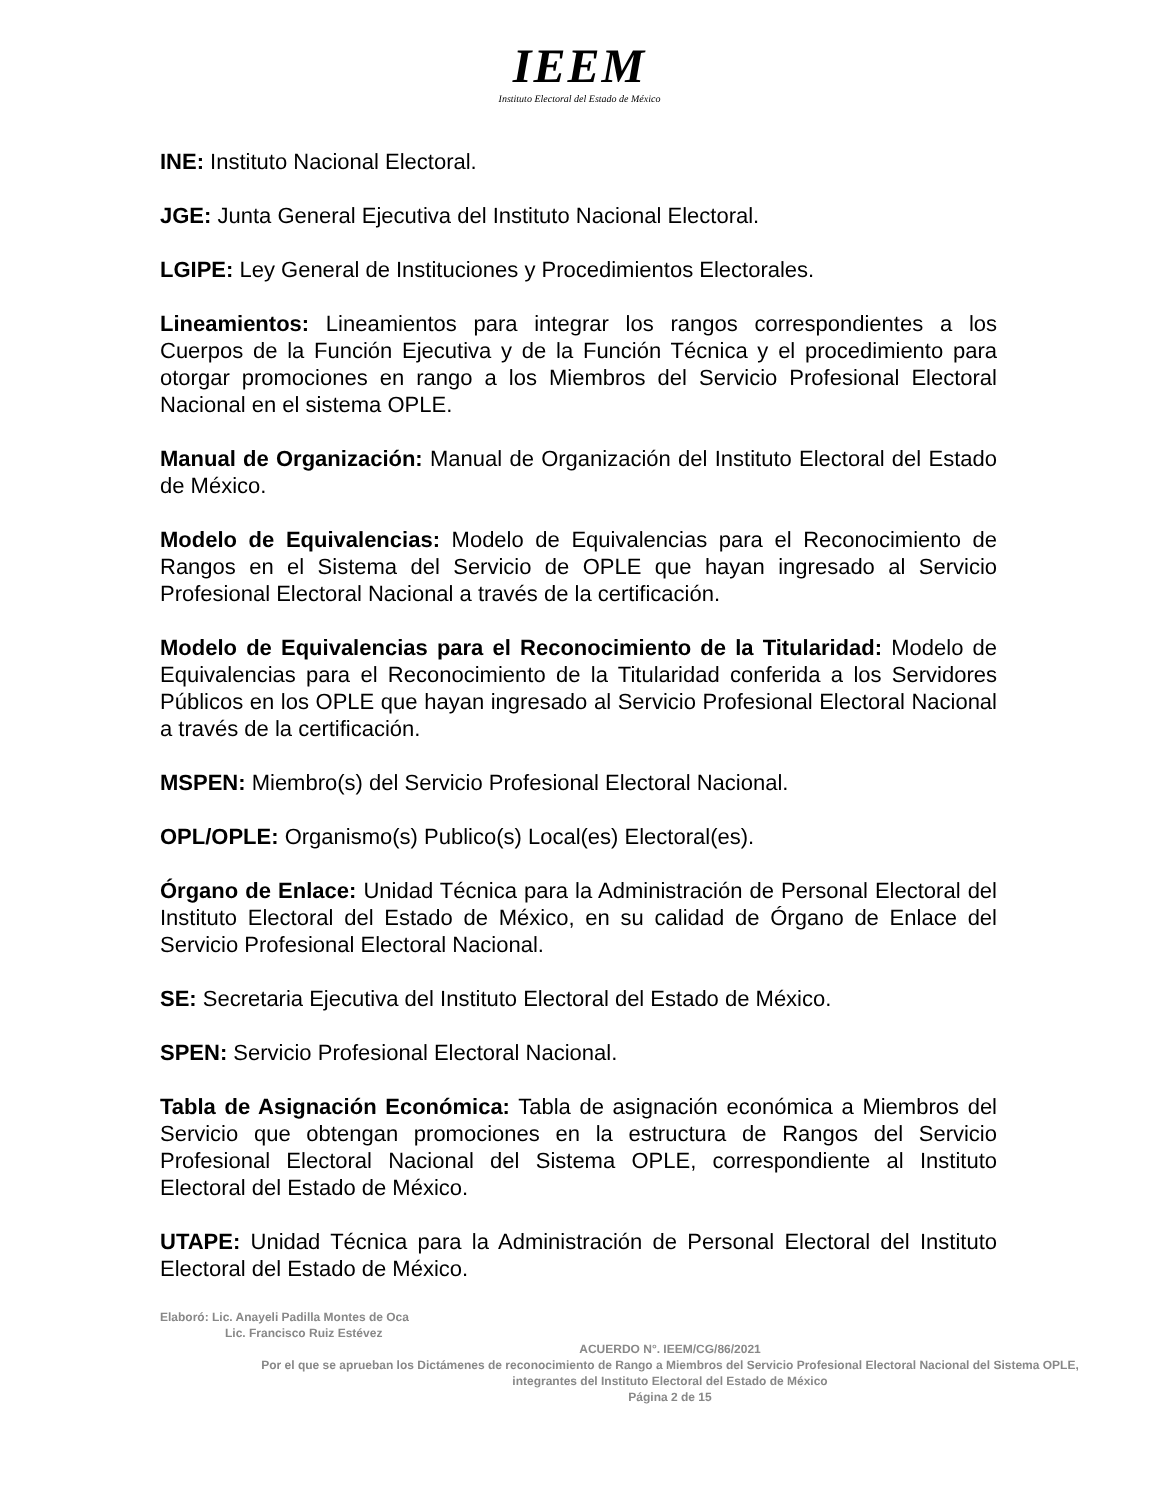IEEM
Instituto Electoral del Estado de México
INE: Instituto Nacional Electoral.
JGE: Junta General Ejecutiva del Instituto Nacional Electoral.
LGIPE: Ley General de Instituciones y Procedimientos Electorales.
Lineamientos: Lineamientos para integrar los rangos correspondientes a los Cuerpos de la Función Ejecutiva y de la Función Técnica y el procedimiento para otorgar promociones en rango a los Miembros del Servicio Profesional Electoral Nacional en el sistema OPLE.
Manual de Organización: Manual de Organización del Instituto Electoral del Estado de México.
Modelo de Equivalencias: Modelo de Equivalencias para el Reconocimiento de Rangos en el Sistema del Servicio de OPLE que hayan ingresado al Servicio Profesional Electoral Nacional a través de la certificación.
Modelo de Equivalencias para el Reconocimiento de la Titularidad: Modelo de Equivalencias para el Reconocimiento de la Titularidad conferida a los Servidores Públicos en los OPLE que hayan ingresado al Servicio Profesional Electoral Nacional a través de la certificación.
MSPEN: Miembro(s) del Servicio Profesional Electoral Nacional.
OPL/OPLE: Organismo(s) Publico(s) Local(es) Electoral(es).
Órgano de Enlace: Unidad Técnica para la Administración de Personal Electoral del Instituto Electoral del Estado de México, en su calidad de Órgano de Enlace del Servicio Profesional Electoral Nacional.
SE: Secretaria Ejecutiva del Instituto Electoral del Estado de México.
SPEN: Servicio Profesional Electoral Nacional.
Tabla de Asignación Económica: Tabla de asignación económica a Miembros del Servicio que obtengan promociones en la estructura de Rangos del Servicio Profesional Electoral Nacional del Sistema OPLE, correspondiente al Instituto Electoral del Estado de México.
UTAPE: Unidad Técnica para la Administración de Personal Electoral del Instituto Electoral del Estado de México.
Elaboró: Lic. Anayeli Padilla Montes de Oca
Lic. Francisco Ruiz Estévez
ACUERDO N°. IEEM/CG/86/2021
Por el que se aprueban los Dictámenes de reconocimiento de Rango a Miembros del Servicio Profesional Electoral Nacional del Sistema OPLE, integrantes del Instituto Electoral del Estado de México
Página 2 de 15